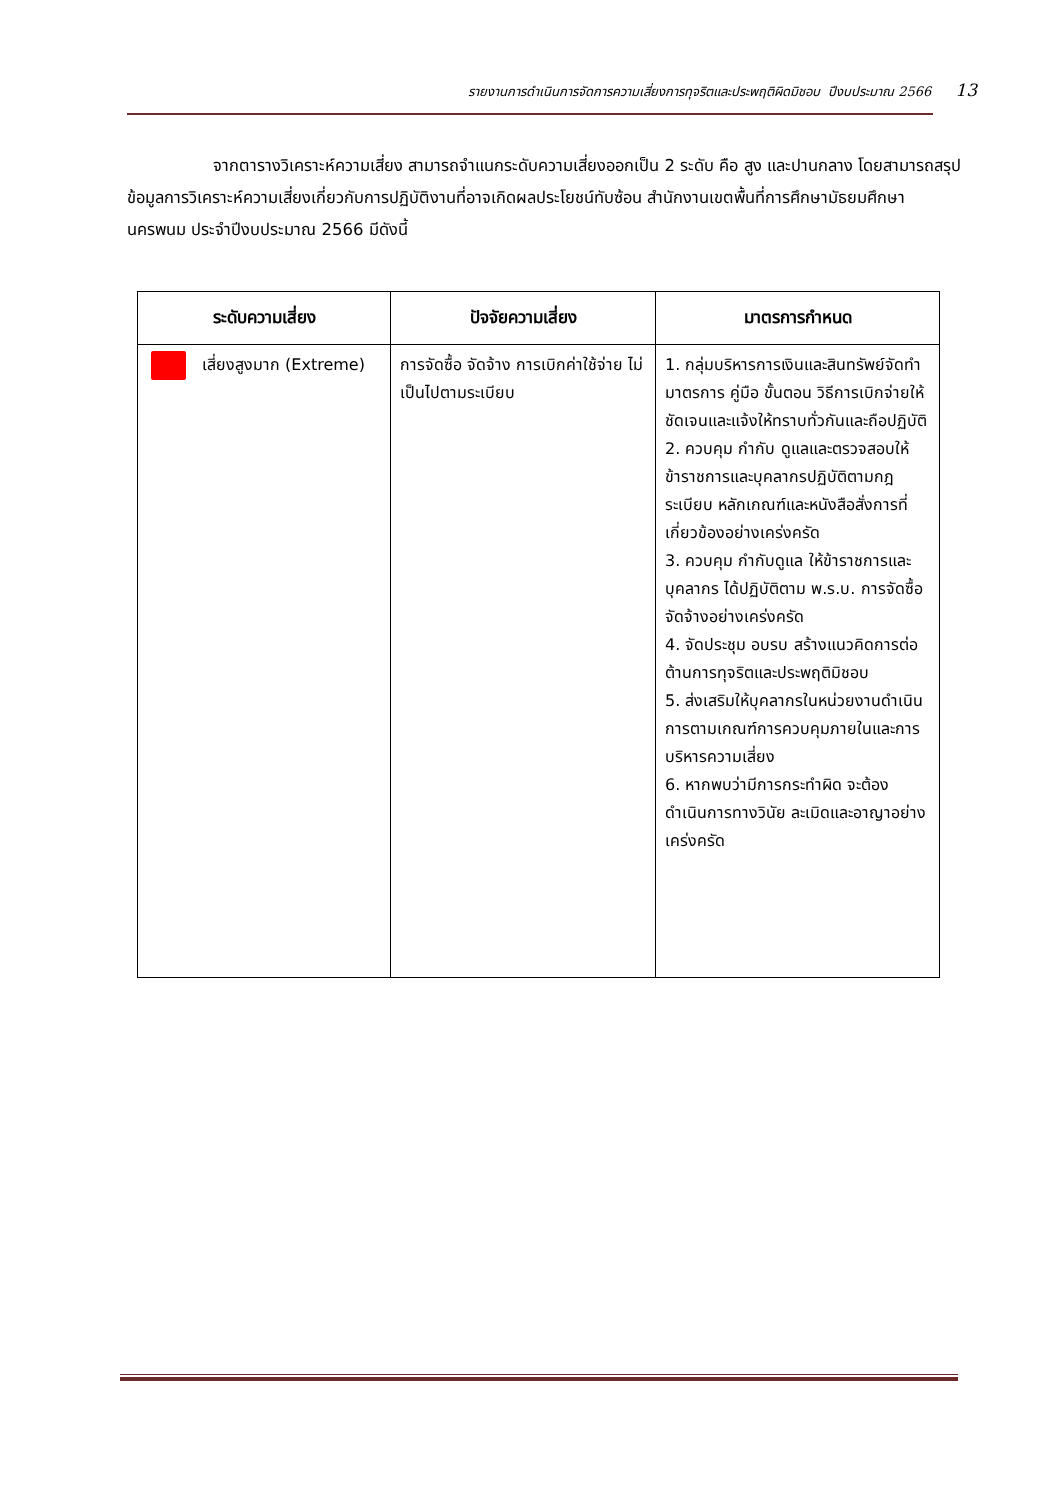รายงานการดำเนินการจัดการความเสี่ยงการทุจริตและประพฤติผิดมิชอบ ปีงบประมาณ 2566 13
จากตารางวิเคราะห์ความเสี่ยง สามารถจำแนกระดับความเสี่ยงออกเป็น 2 ระดับ คือ สูง และปานกลาง โดยสามารถสรุปข้อมูลการวิเคราะห์ความเสี่ยงเกี่ยวกับการปฏิบัติงานที่อาจเกิดผลประโยชน์ทับซ้อน สำนักงานเขตพื้นที่การศึกษามัธยมศึกษานครพนม ประจำปีงบประมาณ 2566 มีดังนี้
| ระดับความเสี่ยง | ปัจจัยความเสี่ยง | มาตรการกำหนด |
| --- | --- | --- |
| เสี่ยงสูงมาก (Extreme) | การจัดซื้อ จัดจ้าง การเบิกค่าใช้จ่าย ไม่เป็นไปตามระเบียบ | 1. กลุ่มบริหารการเงินและสินทรัพย์จัดทำมาตรการ คู่มือ ขั้นตอน วิธีการเบิกจ่ายให้ชัดเจนและแจ้งให้ทราบทั่วกันและถือปฏิบัติ 2. ควบคุม กำกับ ดูแลและตรวจสอบให้ข้าราชการและบุคลากรปฏิบัติตามกฎระเบียบ หลักเกณฑ์และหนังสือสั่งการที่เกี่ยวข้องอย่างเคร่งครัด 3. ควบคุม กำกับดูแล ให้ข้าราชการและบุคลากร ได้ปฏิบัติตาม พ.ร.บ. การจัดซื้อจัดจ้างอย่างเคร่งครัด 4. จัดประชุม อบรบ สร้างแนวคิดการต่อต้านการทุจริตและประพฤติมิชอบ 5. ส่งเสริมให้บุคลากรในหน่วยงานดำเนินการตามเกณฑ์การควบคุมภายในและการบริหารความเสี่ยง 6. หากพบว่ามีการกระทำผิด จะต้องดำเนินการทางวินัย ละเมิดและอาญาอย่างเคร่งครัด |